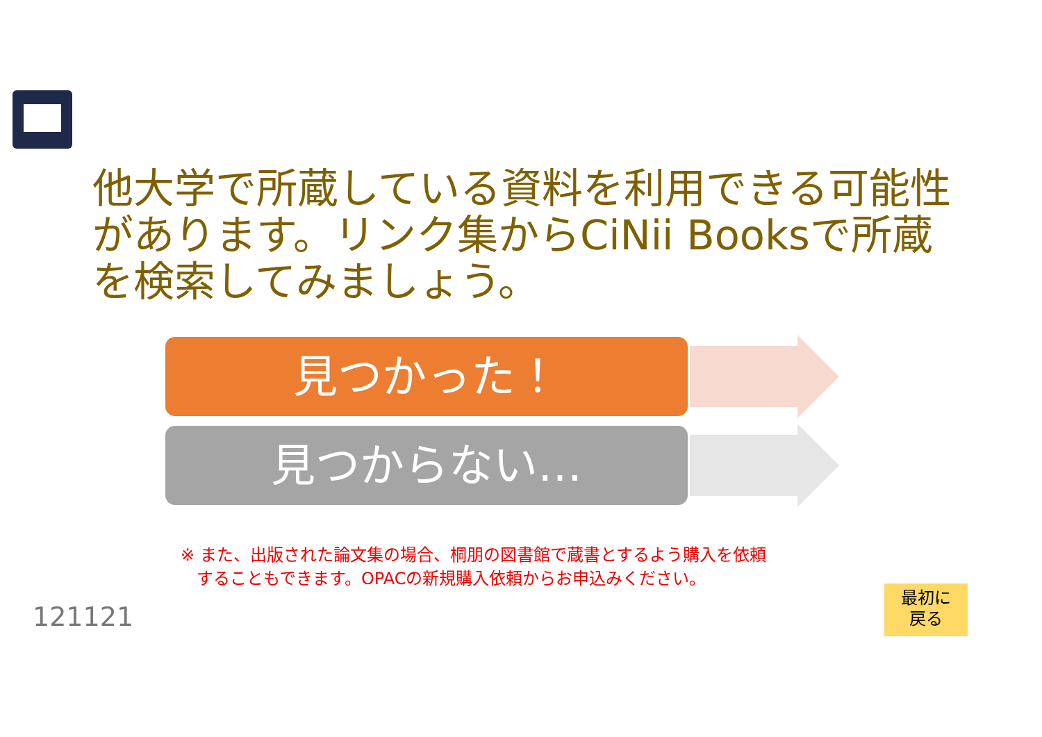他大学で所蔵している資料を利用できる可能性があります。リンク集からCiNii Booksで所蔵を検索してみましょう。
見つかった！
見つからない…
※ また、出版された論文集の場合、桐朋の図書館で蔵書とするよう購入を依頼
することもできます。OPACの新規購入依頼からお申込みください。
121121
最初に
戻る